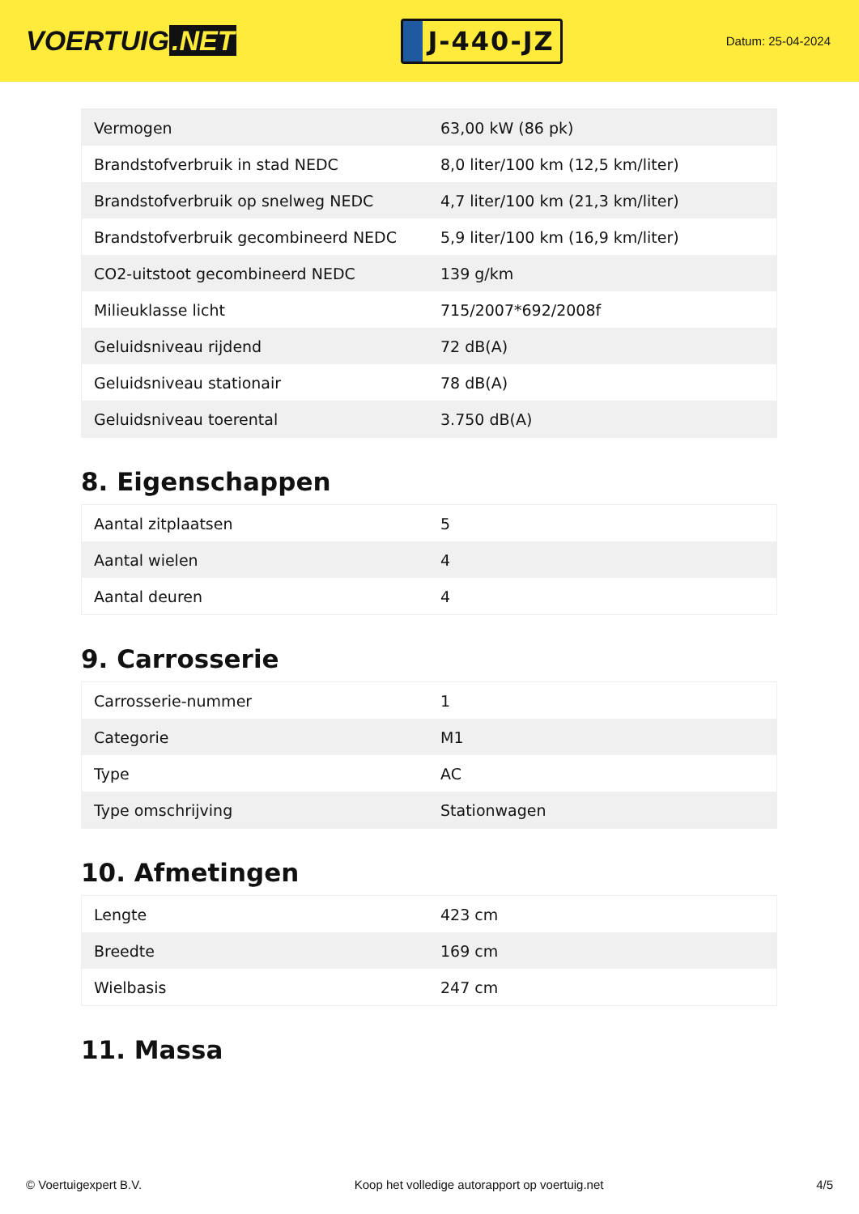VOERTUIG.NET
J-440-JZ
Datum: 25-04-2024
| Vermogen | 63,00 kW (86 pk) |
| Brandstofverbruik in stad NEDC | 8,0 liter/100 km (12,5 km/liter) |
| Brandstofverbruik op snelweg NEDC | 4,7 liter/100 km (21,3 km/liter) |
| Brandstofverbruik gecombineerd NEDC | 5,9 liter/100 km (16,9 km/liter) |
| CO2-uitstoot gecombineerd NEDC | 139 g/km |
| Milieuklasse licht | 715/2007*692/2008f |
| Geluidsniveau rijdend | 72 dB(A) |
| Geluidsniveau stationair | 78 dB(A) |
| Geluidsniveau toerental | 3.750 dB(A) |
8. Eigenschappen
| Aantal zitplaatsen | 5 |
| Aantal wielen | 4 |
| Aantal deuren | 4 |
9. Carrosserie
| Carrosserie-nummer | 1 |
| Categorie | M1 |
| Type | AC |
| Type omschrijving | Stationwagen |
10. Afmetingen
| Lengte | 423 cm |
| Breedte | 169 cm |
| Wielbasis | 247 cm |
11. Massa
© Voertuigexpert B.V. Koop het volledige autorapport op voertuig.net 4/5